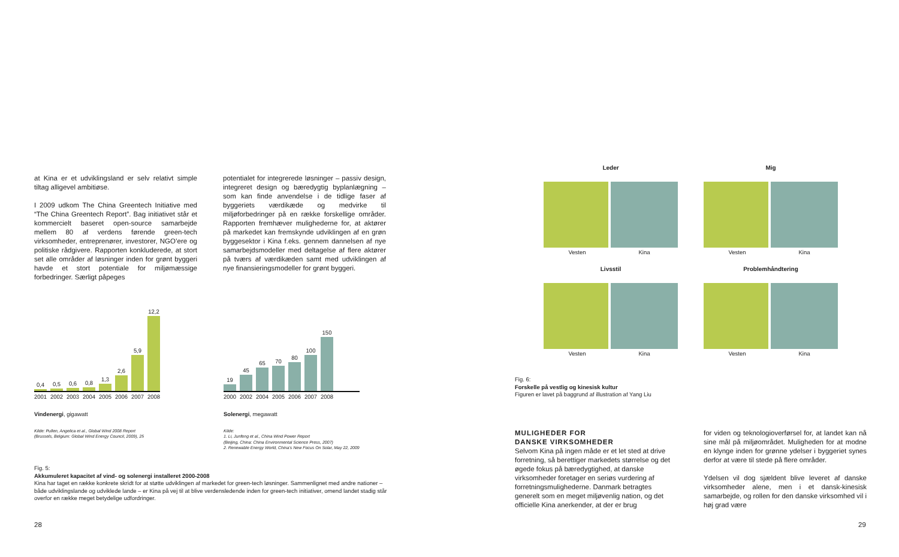at Kina er et udviklingsland er selv relativt simple tiltag alligevel ambitiøse.
I 2009 udkom The China Greentech Initiative med “The China Greentech Report”. Bag initiativet står et kommercielt baseret open-source samarbejde mellem 80 af verdens førende green-tech virksomheder, entreprenører, investorer, NGO’ere og politiske rådgivere. Rapporten konkluderede, at stort set alle områder af løsninger inden for grønt byggeri havde et stort potentiale for miljømæssige forbedringer. Særligt påpeges
potentialet for integrerede løsninger – passiv design, integreret design og bæredygtig byplanlægning – som kan finde anvendelse i de tidlige faser af byggeriets værdikæde og medvirke til miljøforbedringer på en række forskellige områder. Rapporten fremhæver mulighederne for, at aktører på markedet kan fremskynde udviklingen af en grøn byggesektor i Kina f.eks. gennem dannelsen af nye samarbejdsmodeller med deltagelse af flere aktører på tværs af værdikæden samt med udviklingen af nye finansieringsmodeller for grønt byggeri.
0,4
0,5
0,6
0,8
1,3
2,6
5,9
12,2
2001 2002 2003 2004 2005 2006 2007 2008
Vindenergi, gigawatt
Kilde: Pullen, Angelica et al., Global Wind 2008 Report
(Brussels, Belgium: Global Wind Energy Council, 2009), 25
19
45
65
70
80
100
150
2000 2002 2004 2005 2006 2007 2008
Solenergi, megawatt
Kilde:
1. Li, Junfeng et al., China Wind Power Report
(Beijing, China: China Environmental Science Press, 2007)
2. Renewable Energy World, China’s New Focus On Solar, May 22, 2009
Fig. 5:
Akkumuleret kapacitet af vind- og solenergi installeret 2000-2008
Kina har taget en række konkrete skridt for at støtte udviklingen af markedet for green-tech løsninger. Sammenlignet med andre nationer – både udviklingslande og udviklede lande – er Kina på vej til at blive verdensledende inden for green-tech initiativer, omend landet stadig står overfor en række meget betydelige udfordringer.
28
Leder
Vesten Kina
Mig
Vesten Kina
Livsstil
Vesten Kina
Problemhåndtering
Vesten Kina
Fig. 6:
Forskelle på vestlig og kinesisk kultur
Figuren er lavet på baggrund af illustration af Yang Liu
MULIGHEDER FOR
DANSKE VIRKSOMHEDER
Selvom Kina på ingen måde er et let sted at drive forretning, så berettiger markedets størrelse og det øgede fokus på bæredygtighed, at danske virksomheder foretager en seriøs vurdering af forretningsmulighederne. Danmark betragtes generelt som en meget miljøvenlig nation, og det officielle Kina anerkender, at der er brug
for viden og teknologioverførsel for, at landet kan nå sine mål på miljøområdet. Muligheden for at modne en klynge inden for grønne ydelser i byggeriet synes derfor at være til stede på flere områder.
Ydelsen vil dog sjældent blive leveret af danske virksomheder alene, men i et dansk-kinesisk samarbejde, og rollen for den danske virksomhed vil i høj grad være
29